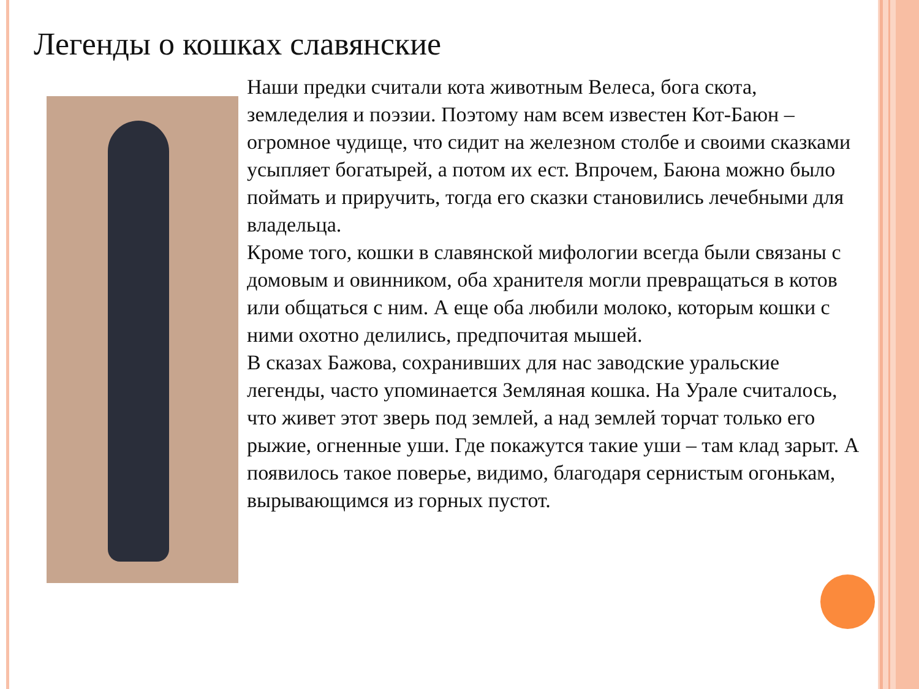Легенды о кошках славянские
Наши предки считали кота животным Велеса, бога скота, земледелия и поэзии. Поэтому нам всем известен Кот-Баюн – огромное чудище, что сидит на железном столбе и своими сказками усыпляет богатырей, а потом их ест. Впрочем, Баюна можно было поймать и приручить, тогда его сказки становились лечебными для владельца.
Кроме того, кошки в славянской мифологии всегда были связаны с домовым и овинником, оба хранителя могли превращаться в котов или общаться с ним. А еще оба любили молоко, которым кошки с ними охотно делились, предпочитая мышей.
В сказах Бажова, сохранивших для нас заводские уральские легенды, часто упоминается Земляная кошка. На Урале считалось, что живет этот зверь под землей, а над землей торчат только его рыжие, огненные уши. Где покажутся такие уши – там клад зарыт. А появилось такое поверье, видимо, благодаря сернистым огонькам, вырывающимся из горных пустот.